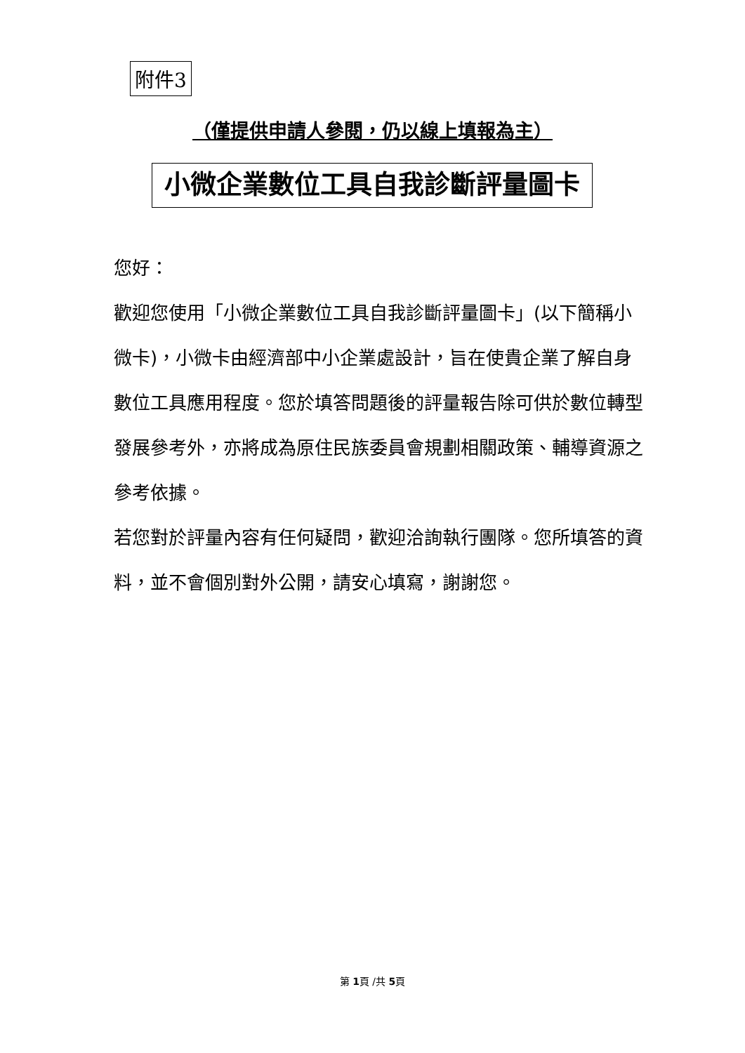附件3
（僅提供申請人參閱，仍以線上填報為主）
小微企業數位工具自我診斷評量圖卡
您好：
歡迎您使用「小微企業數位工具自我診斷評量圖卡」(以下簡稱小微卡)，小微卡由經濟部中小企業處設計，旨在使貴企業了解自身數位工具應用程度。您於填答問題後的評量報告除可供於數位轉型發展參考外，亦將成為原住民族委員會規劃相關政策、輔導資源之參考依據。
若您對於評量內容有任何疑問，歡迎洽詢執行團隊。您所填答的資料，並不會個別對外公開，請安心填寫，謝謝您。
第 1頁 /共 5頁